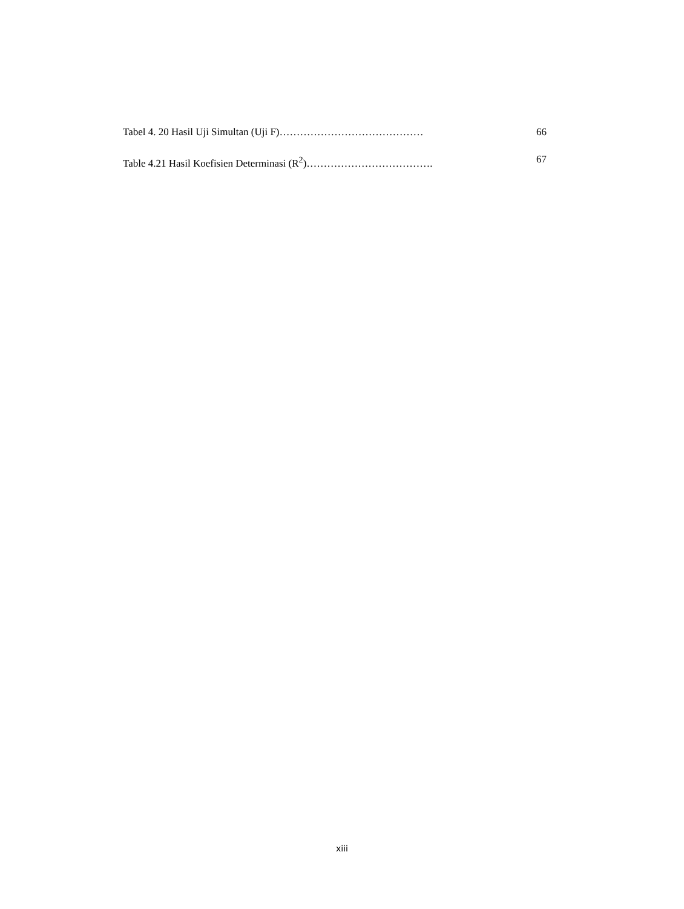Tabel 4. 20 Hasil Uji Simultan (Uji F)…………………………………… 66
Table 4.21 Hasil Koefisien Determinasi (R<sup>2</sup>)………………………………. 67
xiii